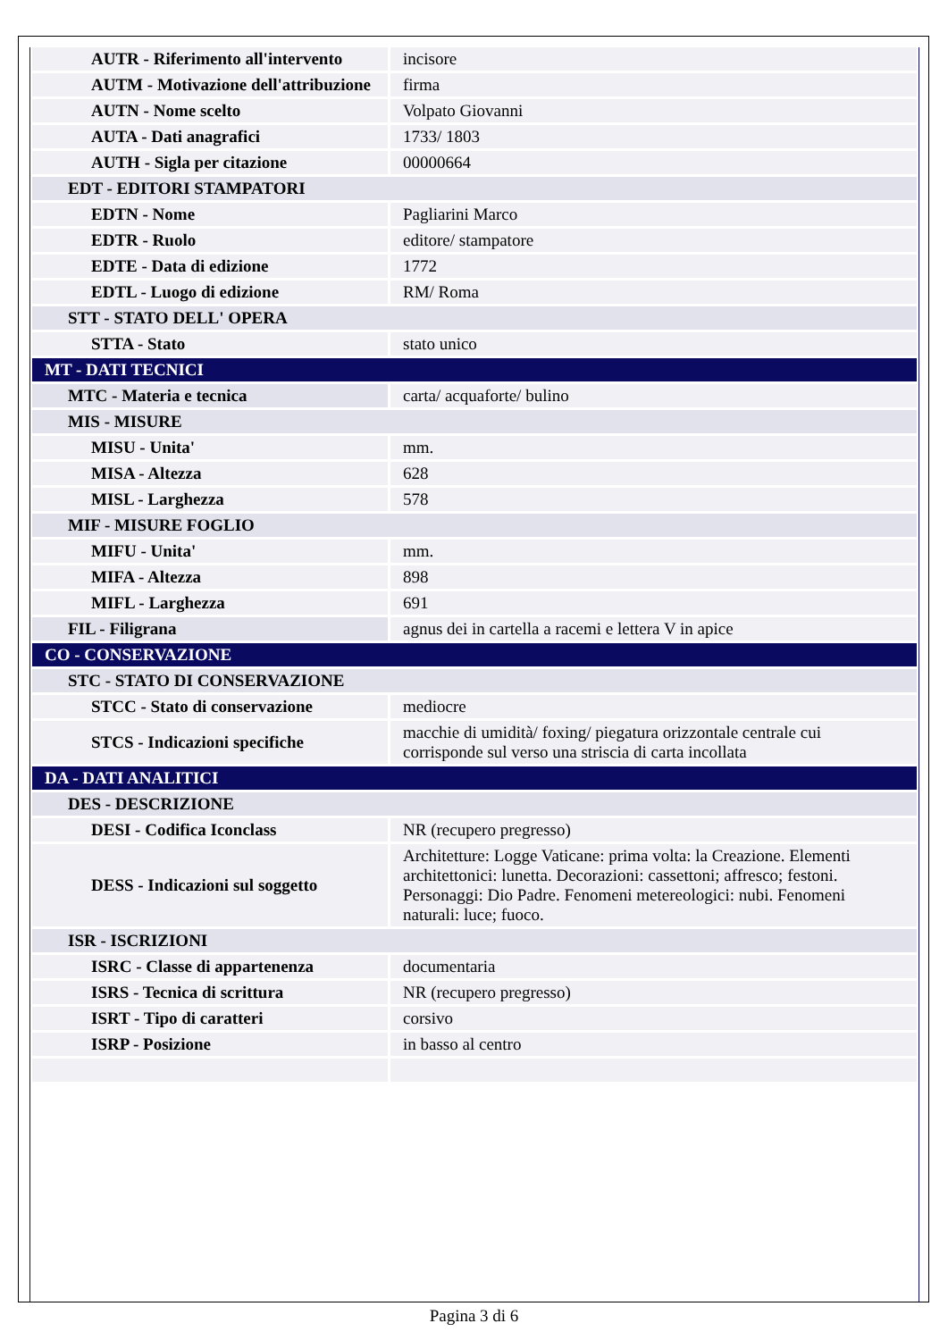| AUTR - Riferimento all'intervento | incisore |
| AUTM - Motivazione dell'attribuzione | firma |
| AUTN - Nome scelto | Volpato Giovanni |
| AUTA - Dati anagrafici | 1733/ 1803 |
| AUTH - Sigla per citazione | 00000664 |
| EDT - EDITORI STAMPATORI | |
| EDTN - Nome | Pagliarini Marco |
| EDTR - Ruolo | editore/ stampatore |
| EDTE - Data di edizione | 1772 |
| EDTL - Luogo di edizione | RM/ Roma |
| STT - STATO DELL' OPERA | |
| STTA - Stato | stato unico |
| MT - DATI TECNICI | |
| MTC - Materia e tecnica | carta/ acquaforte/ bulino |
| MIS - MISURE | |
| MISU - Unita' | mm. |
| MISA - Altezza | 628 |
| MISL - Larghezza | 578 |
| MIF - MISURE FOGLIO | |
| MIFU - Unita' | mm. |
| MIFA - Altezza | 898 |
| MIFL - Larghezza | 691 |
| FIL - Filigrana | agnus dei in cartella a racemi e lettera V in apice |
| CO - CONSERVAZIONE | |
| STC - STATO DI CONSERVAZIONE | |
| STCC - Stato di conservazione | mediocre |
| STCS - Indicazioni specifiche | macchie di umidità/ foxing/ piegatura orizzontale centrale cui corrisponde sul verso una striscia di carta incollata |
| DA - DATI ANALITICI | |
| DES - DESCRIZIONE | |
| DESI - Codifica Iconclass | NR (recupero pregresso) |
| DESS - Indicazioni sul soggetto | Architetture: Logge Vaticane: prima volta: la Creazione. Elementi architettonici: lunetta. Decorazioni: cassettoni; affresco; festoni. Personaggi: Dio Padre. Fenomeni metereologici: nubi. Fenomeni naturali: luce; fuoco. |
| ISR - ISCRIZIONI | |
| ISRC - Classe di appartenenza | documentaria |
| ISRS - Tecnica di scrittura | NR (recupero pregresso) |
| ISRT - Tipo di caratteri | corsivo |
| ISRP - Posizione | in basso al centro |
Pagina 3 di 6